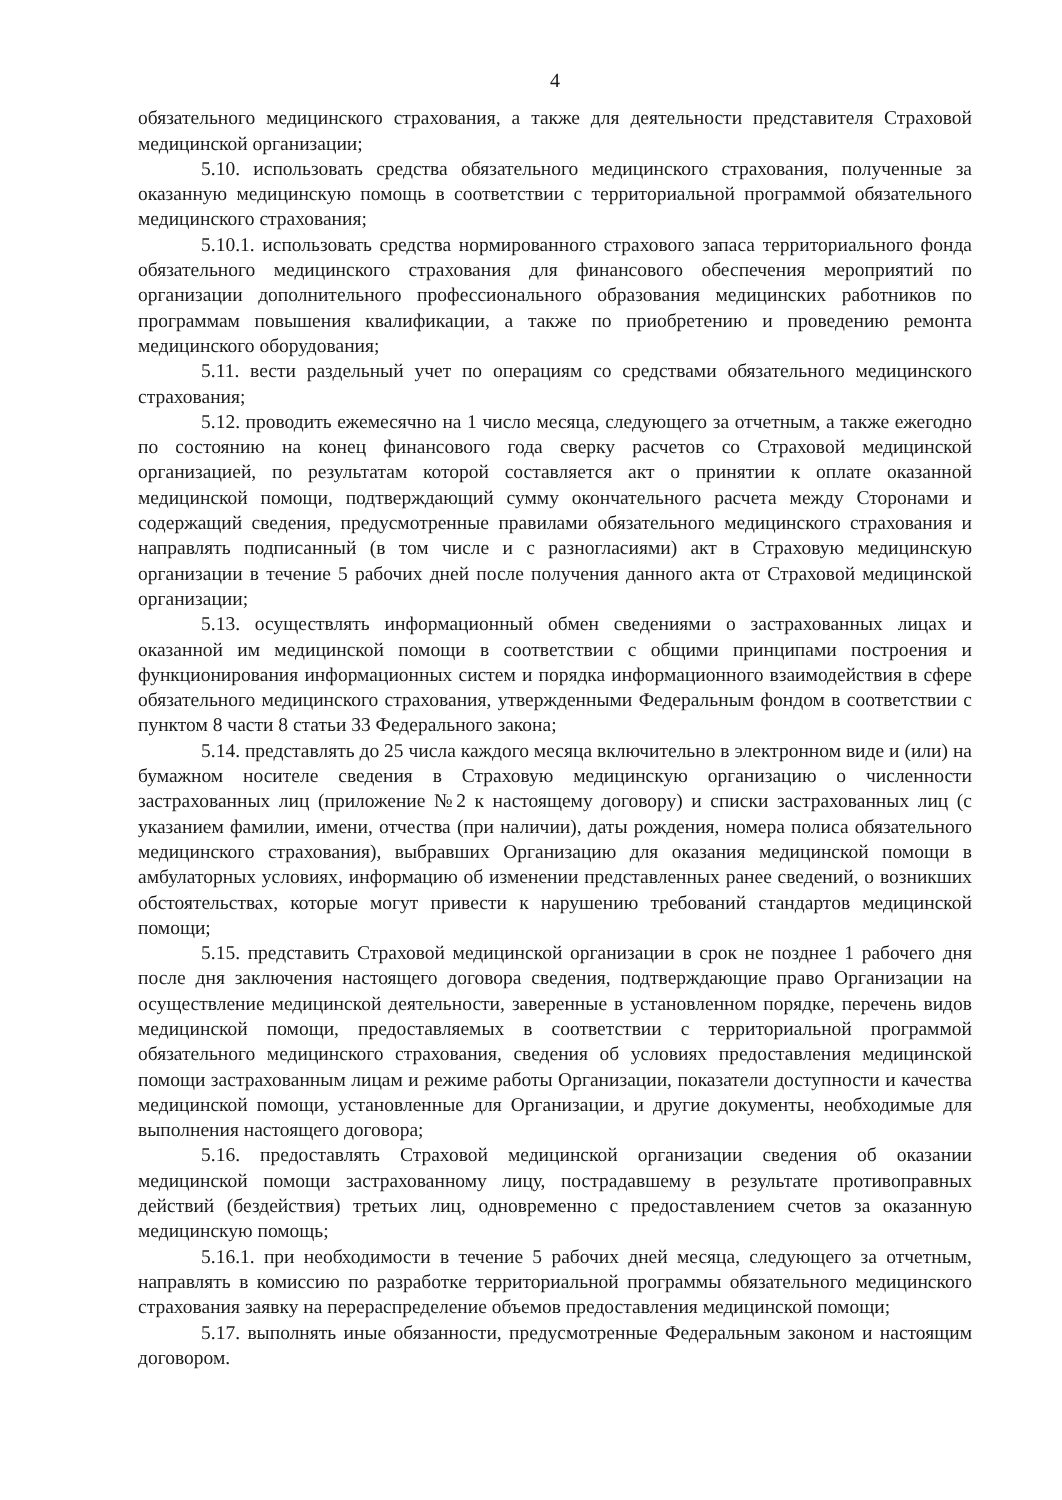4
обязательного медицинского страхования, а также для деятельности представителя Страховой медицинской организации;
5.10. использовать средства обязательного медицинского страхования, полученные за оказанную медицинскую помощь в соответствии с территориальной программой обязательного медицинского страхования;
5.10.1. использовать средства нормированного страхового запаса территориального фонда обязательного медицинского страхования для финансового обеспечения мероприятий по организации дополнительного профессионального образования медицинских работников по программам повышения квалификации, а также по приобретению и проведению ремонта медицинского оборудования;
5.11. вести раздельный учет по операциям со средствами обязательного медицинского страхования;
5.12. проводить ежемесячно на 1 число месяца, следующего за отчетным, а также ежегодно по состоянию на конец финансового года сверку расчетов со Страховой медицинской организацией, по результатам которой составляется акт о принятии к оплате оказанной медицинской помощи, подтверждающий сумму окончательного расчета между Сторонами и содержащий сведения, предусмотренные правилами обязательного медицинского страхования и направлять подписанный (в том числе и с разногласиями) акт в Страховую медицинскую организации в течение 5 рабочих дней после получения данного акта от Страховой медицинской организации;
5.13. осуществлять информационный обмен сведениями о застрахованных лицах и оказанной им медицинской помощи в соответствии с общими принципами построения и функционирования информационных систем и порядка информационного взаимодействия в сфере обязательного медицинского страхования, утвержденными Федеральным фондом в соответствии с пунктом 8 части 8 статьи 33 Федерального закона;
5.14. представлять до 25 числа каждого месяца включительно в электронном виде и (или) на бумажном носителе сведения в Страховую медицинскую организацию о численности застрахованных лиц (приложение №2 к настоящему договору) и списки застрахованных лиц (с указанием фамилии, имени, отчества (при наличии), даты рождения, номера полиса обязательного медицинского страхования), выбравших Организацию для оказания медицинской помощи в амбулаторных условиях, информацию об изменении представленных ранее сведений, о возникших обстоятельствах, которые могут привести к нарушению требований стандартов медицинской помощи;
5.15. представить Страховой медицинской организации в срок не позднее 1 рабочего дня после дня заключения настоящего договора сведения, подтверждающие право Организации на осуществление медицинской деятельности, заверенные в установленном порядке, перечень видов медицинской помощи, предоставляемых в соответствии с территориальной программой обязательного медицинского страхования, сведения об условиях предоставления медицинской помощи застрахованным лицам и режиме работы Организации, показатели доступности и качества медицинской помощи, установленные для Организации, и другие документы, необходимые для выполнения настоящего договора;
5.16. предоставлять Страховой медицинской организации сведения об оказании медицинской помощи застрахованному лицу, пострадавшему в результате противоправных действий (бездействия) третьих лиц, одновременно с предоставлением счетов за оказанную медицинскую помощь;
5.16.1. при необходимости в течение 5 рабочих дней месяца, следующего за отчетным, направлять в комиссию по разработке территориальной программы обязательного медицинского страхования заявку на перераспределение объемов предоставления медицинской помощи;
5.17. выполнять иные обязанности, предусмотренные Федеральным законом и настоящим договором.